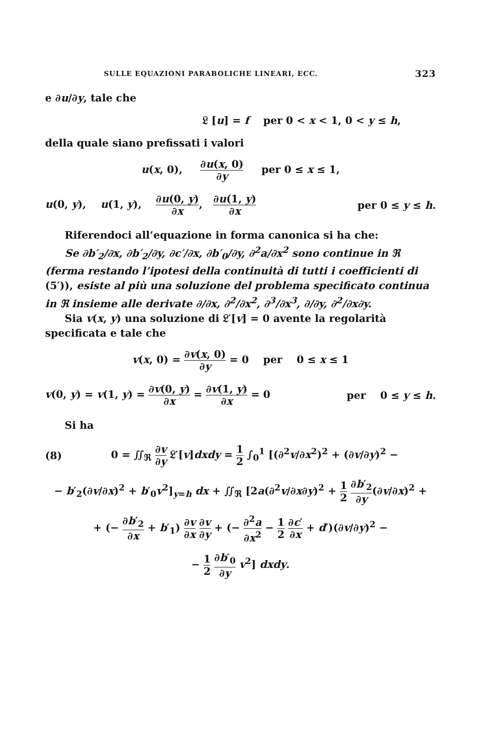SULLE EQUAZIONI PARABOLICHE LINEARI, ECC. 323
e ∂u/∂y, tale che
𝔏 [u] = f per 0 < x < 1, 0 < y ≤ h,
della quale siano prefissati i valori
u(x, 0), ∂u(x, 0) ∂y per 0 ≤ x ≤ 1,
u(0, y), u(1, y), ∂u(0, y) ∂x, ∂u(1, y) ∂x per 0 ≤ y ≤ h.
Riferendoci all’equazione in forma canonica si ha che:
Se ∂b′<sub>2</sub>/∂x, ∂b′<sub>2</sub>/∂y, ∂c′/∂x, ∂b′<sub>0</sub>/∂y, ∂<sup>2</sup>a/∂x<sup>2</sup> sono continue in ℜ (ferma restando l’ipotesi della continuità di tutti i coefficienti di (5′)), esiste al più una soluzione del problema specificato continua in ℜ insieme alle derivate ∂/∂x, ∂<sup>2</sup>/∂x<sup>2</sup>, ∂<sup>3</sup>/∂x<sup>3</sup>, ∂/∂y, ∂<sup>2</sup>/∂x∂y.
Sia v(x, y) una soluzione di 𝔏′[v] = 0 avente la regolarità specificata e tale che
v(x, 0) = ∂v(x, 0) ∂y = 0 per 0 ≤ x ≤ 1
v(0, y) = v(1, y) = ∂v(0, y) ∂x = ∂v(1, y) ∂x = 0 per 0 ≤ y ≤ h.
Si ha
(8) 0 = ∬<sub>ℜ</sub> ∂v ∂y 𝔏′[v]dxdy = 1 2 ∫<sub>0</sub><sup>1</sup> [(∂<sup>2</sup>v/∂x<sup>2</sup>)<sup>2</sup> + (∂v/∂y)<sup>2</sup> −
− b′<sub>2</sub>(∂v/∂x)<sup>2</sup> + b′<sub>0</sub>v<sup>2</sup>]<sub>y=h</sub> dx + ∬<sub>ℜ</sub> [2a(∂<sup>2</sup>v/∂x∂y)<sup>2</sup> + 1 2 ∂b′<sub>2</sub> ∂y(∂v/∂x)<sup>2</sup> +
+ (− ∂b′<sub>2</sub> ∂x + b′<sub>1</sub>) ∂v ∂x ∂v ∂y + (− ∂<sup>2</sup>a ∂x<sup>2</sup> − 1 2 ∂c′ ∂x + d′)(∂v/∂y)<sup>2</sup> −
− 1 2 ∂b′<sub>0</sub> ∂y v<sup>2</sup>] dxdy.